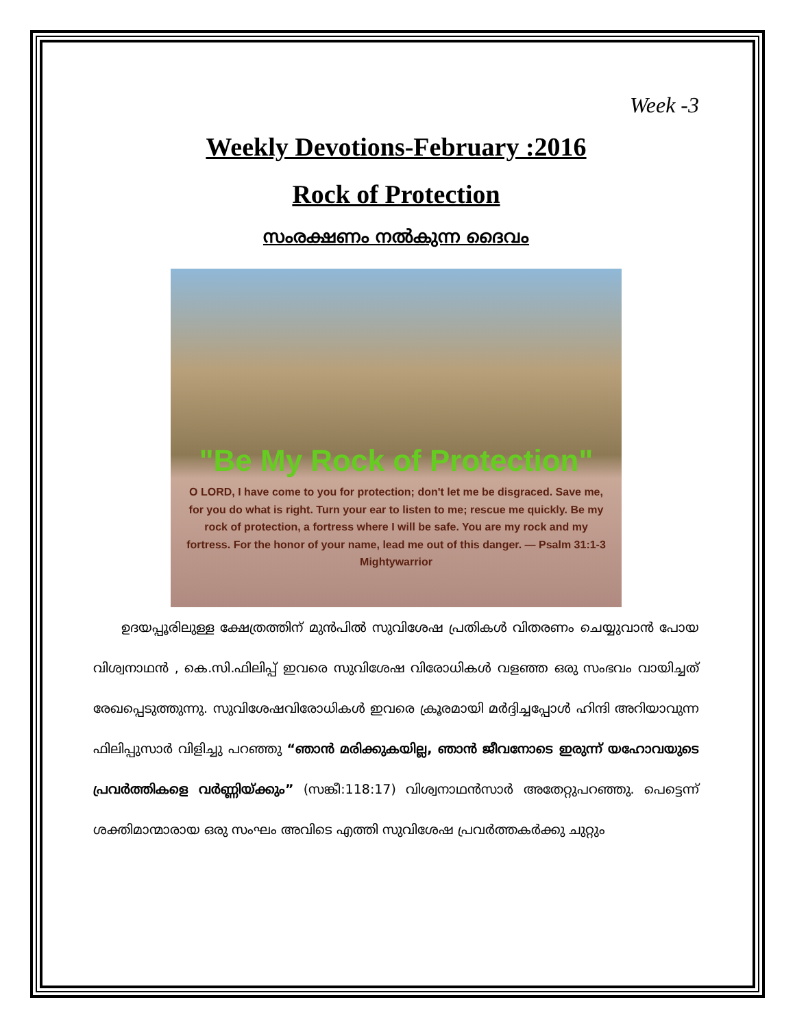Week -3
Weekly Devotions-February :2016
Rock of Protection
സംരക്ഷണം നൽകുന്ന ദൈവം
"Be My Rock of Protection"
O LORD, I have come to you for protection; don't let me be disgraced. Save me, for you do what is right. Turn your ear to listen to me; rescue me quickly. Be my rock of protection, a fortress where I will be safe. You are my rock and my fortress. For the honor of your name, lead me out of this danger. — Psalm 31:1-3 Mightywarrior
ഉദയപ്പൂരിലുള്ള ക്ഷേത്രത്തിന് മുൻപിൽ സുവിശേഷ പ്രതികൾ വിതരണം ചെയ്യുവാൻ പോയ വിശ്വനാഥൻ , കെ.സി.ഫിലിപ്പ് ഇവരെ സുവിശേഷ വിരോധികൾ വളഞ്ഞ ഒരു സംഭവം വായിച്ചത് രേഖപ്പെടുത്തുന്നു. സുവിശേഷവിരോധികൾ ഇവരെ ക്രൂരമായി മർദ്ദിച്ചപ്പോൾ ഹിന്ദി അറിയാവുന്ന ഫിലിപ്പുസാർ വിളിച്ചു പറഞ്ഞു “ഞാൻ മരിക്കുകയില്ല, ഞാൻ ജീവനോടെ ഇരുന്ന് യഹോവയുടെ പ്രവർത്തികളെ വർണ്ണിയ്ക്കും” (സങ്കീ:118:17) വിശ്വനാഥൻസാർ അതേറ്റുപറഞ്ഞു. പെട്ടെന്ന് ശക്തിമാന്മാരായ ഒരു സംഘം അവിടെ എത്തി സുവിശേഷ പ്രവർത്തകർക്കു ചുറ്റും